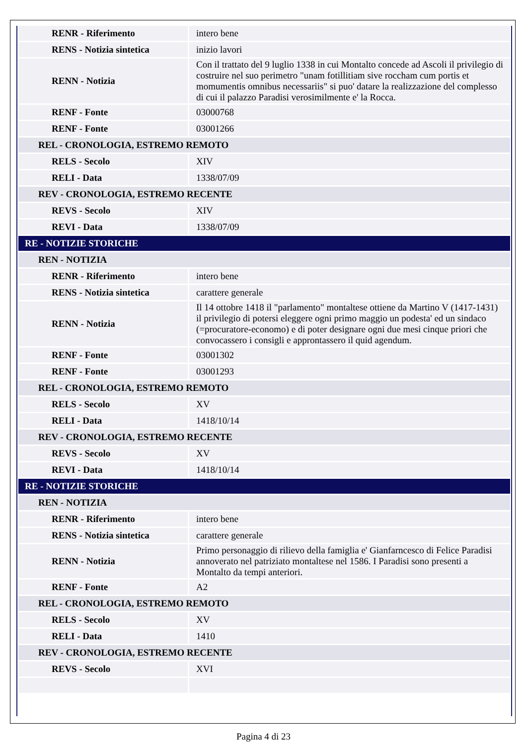| RENR - Riferimento | intero bene |
| RENS - Notizia sintetica | inizio lavori |
| RENN - Notizia | Con il trattato del 9 luglio 1338 in cui Montalto concede ad Ascoli il privilegio di costruire nel suo perimetro "unam fotillitiam sive roccham cum portis et momumentis omnibus necessariis" si puo' datare la realizzazione del complesso di cui il palazzo Paradisi verosimilmente e' la Rocca. |
| RENF - Fonte | 03000768 |
| RENF - Fonte | 03001266 |
| REL - CRONOLOGIA, ESTREMO REMOTO | |
| RELS - Secolo | XIV |
| RELI - Data | 1338/07/09 |
| REV - CRONOLOGIA, ESTREMO RECENTE | |
| REVS - Secolo | XIV |
| REVI - Data | 1338/07/09 |
| RE - NOTIZIE STORICHE | |
| REN - NOTIZIA | |
| RENR - Riferimento | intero bene |
| RENS - Notizia sintetica | carattere generale |
| RENN - Notizia | Il 14 ottobre 1418 il "parlamento" montaltese ottiene da Martino V (1417-1431) il privilegio di potersi eleggere ogni primo maggio un podesta' ed un sindaco (=procuratore-economo) e di poter designare ogni due mesi cinque priori che convocassero i consigli e approntassero il quid agendum. |
| RENF - Fonte | 03001302 |
| RENF - Fonte | 03001293 |
| REL - CRONOLOGIA, ESTREMO REMOTO | |
| RELS - Secolo | XV |
| RELI - Data | 1418/10/14 |
| REV - CRONOLOGIA, ESTREMO RECENTE | |
| REVS - Secolo | XV |
| REVI - Data | 1418/10/14 |
| RE - NOTIZIE STORICHE | |
| REN - NOTIZIA | |
| RENR - Riferimento | intero bene |
| RENS - Notizia sintetica | carattere generale |
| RENN - Notizia | Primo personaggio di rilievo della famiglia e' Gianfarncesco di Felice Paradisi annoverato nel patriziato montaltese nel 1586. I Paradisi sono presenti a Montalto da tempi anteriori. |
| RENF - Fonte | A2 |
| REL - CRONOLOGIA, ESTREMO REMOTO | |
| RELS - Secolo | XV |
| RELI - Data | 1410 |
| REV - CRONOLOGIA, ESTREMO RECENTE | |
| REVS - Secolo | XVI |
Pagina 4 di 23